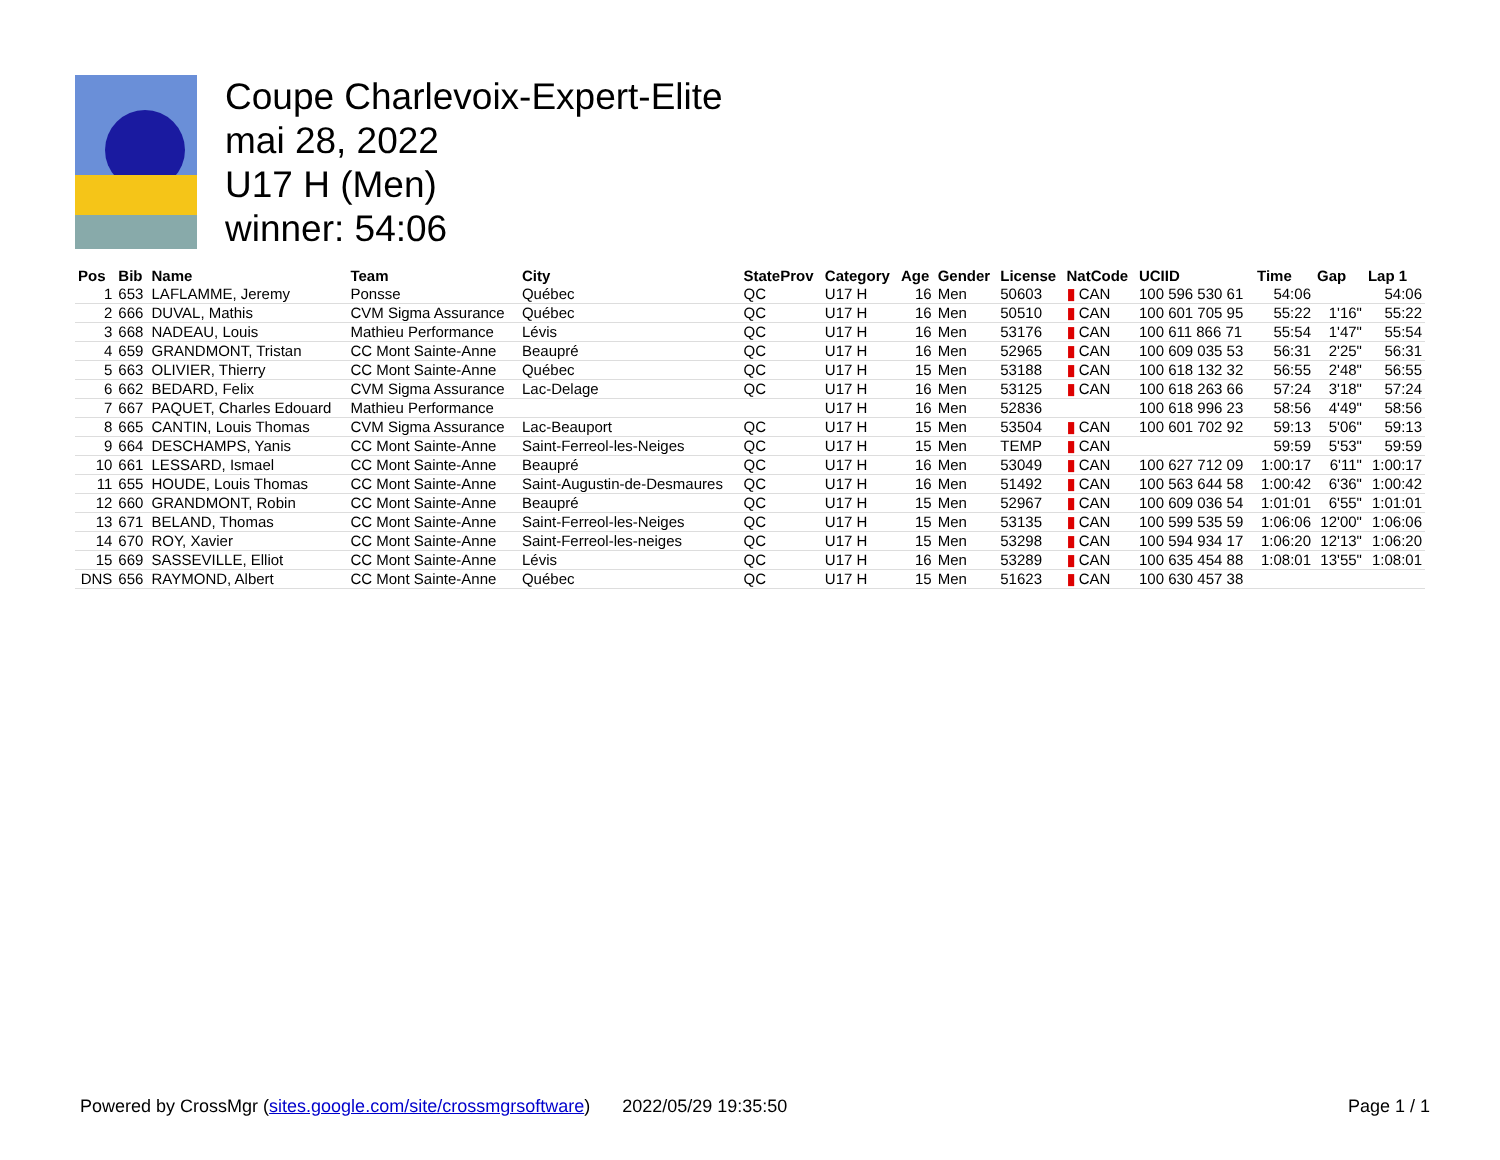Coupe Charlevoix-Expert-Elite
mai 28, 2022
U17 H (Men)
winner: 54:06
| Pos | Bib | Name | Team | City | StateProv | Category | Age | Gender | License | NatCode | UCIID | Time | Gap | Lap 1 |
| --- | --- | --- | --- | --- | --- | --- | --- | --- | --- | --- | --- | --- | --- | --- |
| 1 | 653 | LAFLAMME, Jeremy | Ponsse | Québec | QC | U17 H | 16 | Men | 50603 | ▮ CAN | 100 596 530 61 | 54:06 | | 54:06 |
| 2 | 666 | DUVAL, Mathis | CVM Sigma Assurance | Québec | QC | U17 H | 16 | Men | 50510 | ▮ CAN | 100 601 705 95 | 55:22 | 1'16" | 55:22 |
| 3 | 668 | NADEAU, Louis | Mathieu Performance | Lévis | QC | U17 H | 16 | Men | 53176 | ▮ CAN | 100 611 866 71 | 55:54 | 1'47" | 55:54 |
| 4 | 659 | GRANDMONT, Tristan | CC Mont Sainte-Anne | Beaupré | QC | U17 H | 16 | Men | 52965 | ▮ CAN | 100 609 035 53 | 56:31 | 2'25" | 56:31 |
| 5 | 663 | OLIVIER, Thierry | CC Mont Sainte-Anne | Québec | QC | U17 H | 15 | Men | 53188 | ▮ CAN | 100 618 132 32 | 56:55 | 2'48" | 56:55 |
| 6 | 662 | BEDARD, Felix | CVM Sigma Assurance | Lac-Delage | QC | U17 H | 16 | Men | 53125 | ▮ CAN | 100 618 263 66 | 57:24 | 3'18" | 57:24 |
| 7 | 667 | PAQUET, Charles Edouard | Mathieu Performance | | | U17 H | 16 | Men | 52836 | | 100 618 996 23 | 58:56 | 4'49" | 58:56 |
| 8 | 665 | CANTIN, Louis Thomas | CVM Sigma Assurance | Lac-Beauport | QC | U17 H | 15 | Men | 53504 | ▮ CAN | 100 601 702 92 | 59:13 | 5'06" | 59:13 |
| 9 | 664 | DESCHAMPS, Yanis | CC Mont Sainte-Anne | Saint-Ferreol-les-Neiges | QC | U17 H | 15 | Men | TEMP | ▮ CAN | | 59:59 | 5'53" | 59:59 |
| 10 | 661 | LESSARD, Ismael | CC Mont Sainte-Anne | Beaupré | QC | U17 H | 16 | Men | 53049 | ▮ CAN | 100 627 712 09 | 1:00:17 | 6'11" | 1:00:17 |
| 11 | 655 | HOUDE, Louis Thomas | CC Mont Sainte-Anne | Saint-Augustin-de-Desmaures | QC | U17 H | 16 | Men | 51492 | ▮ CAN | 100 563 644 58 | 1:00:42 | 6'36" | 1:00:42 |
| 12 | 660 | GRANDMONT, Robin | CC Mont Sainte-Anne | Beaupré | QC | U17 H | 15 | Men | 52967 | ▮ CAN | 100 609 036 54 | 1:01:01 | 6'55" | 1:01:01 |
| 13 | 671 | BELAND, Thomas | CC Mont Sainte-Anne | Saint-Ferreol-les-Neiges | QC | U17 H | 15 | Men | 53135 | ▮ CAN | 100 599 535 59 | 1:06:06 | 12'00" | 1:06:06 |
| 14 | 670 | ROY, Xavier | CC Mont Sainte-Anne | Saint-Ferreol-les-neiges | QC | U17 H | 15 | Men | 53298 | ▮ CAN | 100 594 934 17 | 1:06:20 | 12'13" | 1:06:20 |
| 15 | 669 | SASSEVILLE, Elliot | CC Mont Sainte-Anne | Lévis | QC | U17 H | 16 | Men | 53289 | ▮ CAN | 100 635 454 88 | 1:08:01 | 13'55" | 1:08:01 |
| DNS | 656 | RAYMOND, Albert | CC Mont Sainte-Anne | Québec | QC | U17 H | 15 | Men | 51623 | ▮ CAN | 100 630 457 38 | | | |
Powered by CrossMgr (sites.google.com/site/crossmgrsoftware) 2022/05/29 19:35:50 Page 1 / 1